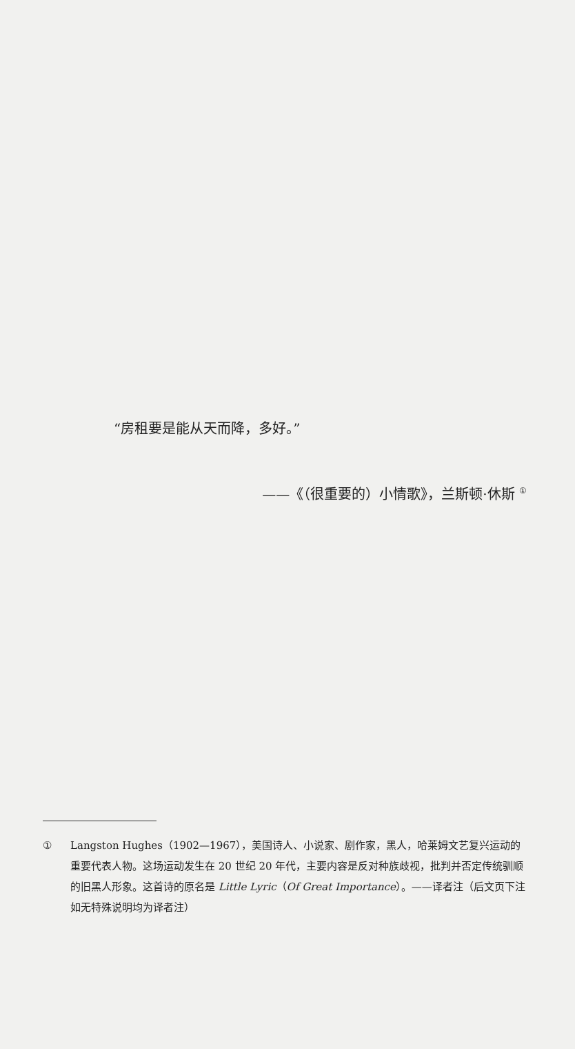“房租要是能从天而降，多好。”
——《（很重要的）小情歌》，兰斯顿·休斯 <sup>①</sup>
① Langston Hughes（1902—1967），美国诗人、小说家、剧作家，黑人，哈莱姆文艺复兴运动的重要代表人物。这场运动发生在 20 世纪 20 年代，主要内容是反对种族歧视，批判并否定传统驯顺的旧黑人形象。这首诗的原名是 Little Lyric（Of Great Importance）。——译者注（后文页下注如无特殊说明均为译者注）